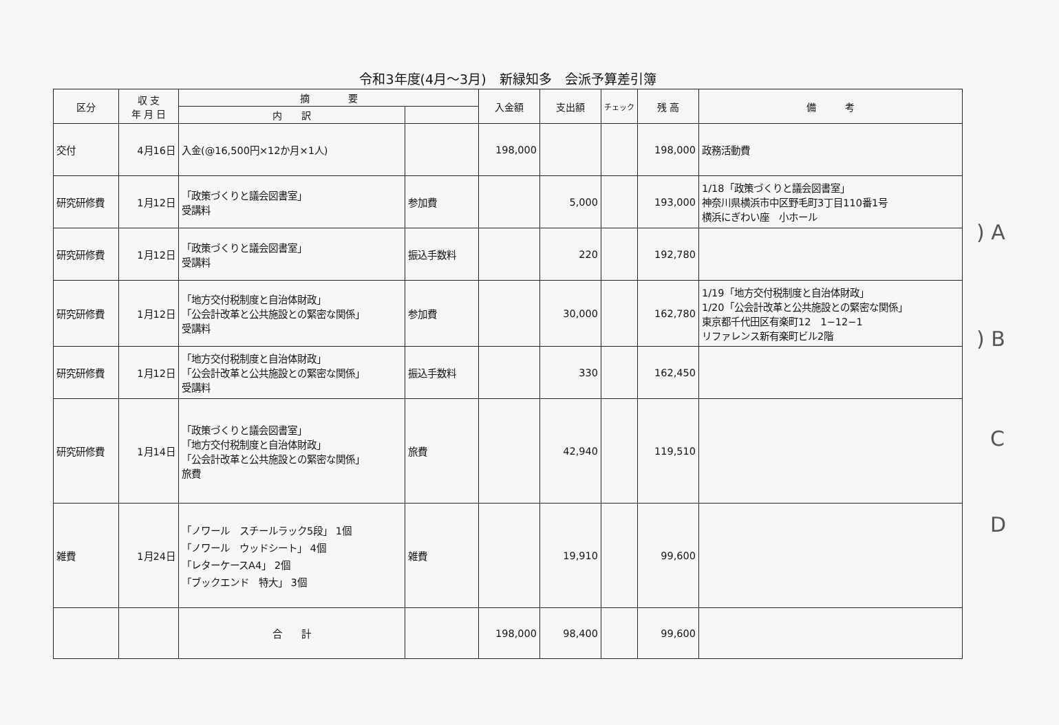令和3年度(4月～3月)　新緑知多　会派予算差引簿
| 区分 | 収 支 年 月 日 | 摘 要 | | 入金額 | 支出額 | チェック | 残 高 | 備 考 |
| --- | --- | --- | --- | --- | --- | --- | --- | --- |
| | | 内 訳 | | | | | | |
| 交付 | 4月16日 | 入金(@16,500円×12か月×1人) | | 198,000 | | | 198,000 | 政務活動費 |
| 研究研修費 | 1月12日 | 「政策づくりと議会図書室」 受講料 | 参加費 | | 5,000 | | 193,000 | 1/18「政策づくりと議会図書室」 神奈川県横浜市中区野毛町3丁目110番1号 横浜にぎわい座 小ホール |
| 研究研修費 | 1月12日 | 「政策づくりと議会図書室」 受講料 | 振込手数料 | | 220 | | 192,780 | |
| 研究研修費 | 1月12日 | 「地方交付税制度と自治体財政」 「公会計改革と公共施設との緊密な関係」 受講料 | 参加費 | | 30,000 | | 162,780 | 1/19「地方交付税制度と自治体財政」 1/20「公会計改革と公共施設との緊密な関係」 東京都千代田区有楽町12 1−12−1 リファレンス新有楽町ビル2階 |
| 研究研修費 | 1月12日 | 「地方交付税制度と自治体財政」 「公会計改革と公共施設との緊密な関係」 受講料 | 振込手数料 | | 330 | | 162,450 | |
| 研究研修費 | 1月14日 | 「政策づくりと議会図書室」 「地方交付税制度と自治体財政」 「公会計改革と公共施設との緊密な関係」 旅費 | 旅費 | | 42,940 | | 119,510 | |
| 雑費 | 1月24日 | 「ノワール スチールラック5段」 1個 「ノワール ウッドシート」 4個 「レターケースA4」 2個 「ブックエンド 特大」 3個 | 雑費 | | 19,910 | | 99,600 | |
| | | 合 計 | | 198,000 | 98,400 | | 99,600 | |
) A
) B
C
D